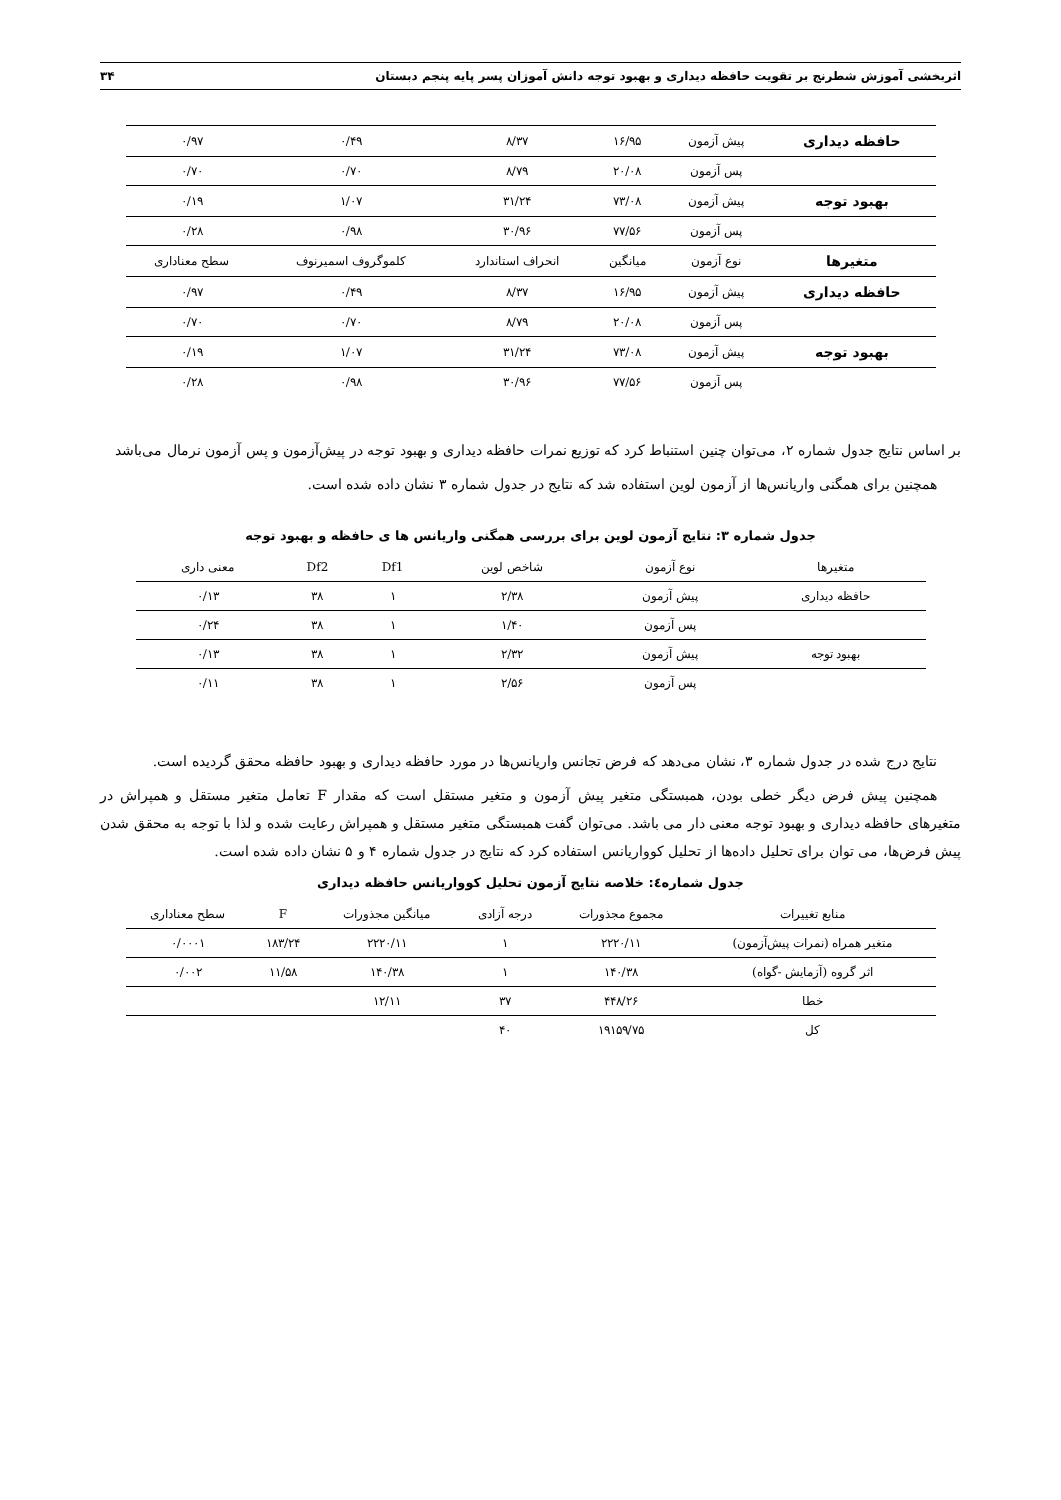اثربخشی آموزش شطرنج بر تقویت حافظه دیداری و بهبود توجه دانش آموزان پسر پایه پنجم دبستان ۳۴
| حافظه دیداری | پیش آزمون | ۱۶/۹۵ | ۸/۳۷ | ۰/۴۹ | ۰/۹۷ |
| | پس آزمون | ۲۰/۰۸ | ۸/۷۹ | ۰/۷۰ | ۰/۷۰ |
| بهبود توجه | پیش آزمون | ۷۳/۰۸ | ۳۱/۲۴ | ۱/۰۷ | ۰/۱۹ |
| | پس آزمون | ۷۷/۵۶ | ۳۰/۹۶ | ۰/۹۸ | ۰/۲۸ |
| متغیرها | نوع آزمون | میانگین | انحراف استاندارد | کلموگروف اسمیرنوف | سطح معناداری |
| حافظه دیداری | پیش آزمون | ۱۶/۹۵ | ۸/۳۷ | ۰/۴۹ | ۰/۹۷ |
| | پس آزمون | ۲۰/۰۸ | ۸/۷۹ | ۰/۷۰ | ۰/۷۰ |
| بهبود توجه | پیش آزمون | ۷۳/۰۸ | ۳۱/۲۴ | ۱/۰۷ | ۰/۱۹ |
| | پس آزمون | ۷۷/۵۶ | ۳۰/۹۶ | ۰/۹۸ | ۰/۲۸ |
بر اساس نتایج جدول شماره ۲، می‌توان چنین استنباط کرد که توزیع نمرات حافظه دیداری و بهبود توجه در پیش‌آزمون و پس آزمون نرمال می‌باشد
همچنین برای همگنی واریانس‌ها از آزمون لوین استفاده شد که نتایج در جدول شماره ۳ نشان داده شده است.
جدول شماره ۳: نتایج آزمون لوین برای بررسی همگنی واریانس ها ی حافظه و بهبود توجه
| متغیرها | نوع آزمون | شاخص لوین | Df1 | Df2 | معنی داری |
| حافظه دیداری | پیش آزمون | ۲/۳۸ | ۱ | ۳۸ | ۰/۱۳ |
| | پس آزمون | ۱/۴۰ | ۱ | ۳۸ | ۰/۲۴ |
| بهبود توجه | پیش آزمون | ۲/۳۲ | ۱ | ۳۸ | ۰/۱۳ |
| | پس آزمون | ۲/۵۶ | ۱ | ۳۸ | ۰/۱۱ |
نتایج درج شده در جدول شماره ۳، نشان می‌دهد که فرض تجانس واریانس‌ها در مورد حافظه دیداری و بهبود حافظه محقق گردیده است.
همچنین پیش فرض دیگر خطی بودن، همبستگی متغیر پیش آزمون و متغیر مستقل است که مقدار F تعامل متغیر مستقل و همپراش در متغیرهای حافظه دیداری و بهبود توجه معنی دار می باشد. می‌توان گفت همبستگی متغیر مستقل و همپراش رعایت شده و لذا با توجه به محقق شدن پیش فرض‌ها، می توان برای تحلیل داده‌ها از تحلیل کوواریانس استفاده کرد که نتایج در جدول شماره ۴ و ۵ نشان داده شده است.
جدول شماره٤: خلاصه نتایج آزمون تحلیل کوواریانس حافظه دیداری
| منابع تغییرات | مجموع مجذورات | درجه آزادی | میانگین مجذورات | F | سطح معناداری |
| متغیر همراه (نمرات پیش‌آزمون) | ۲۲۲۰/۱۱ | ۱ | ۲۲۲۰/۱۱ | ۱۸۳/۲۴ | ۰/۰۰۰۱ |
| اثر گروه (آزمایش -گواه) | ۱۴۰/۳۸ | ۱ | ۱۴۰/۳۸ | ۱۱/۵۸ | ۰/۰۰۲ |
| خطا | ۴۴۸/۲۶ | ۳۷ | ۱۲/۱۱ | | |
| کل | ۱۹۱۵۹/۷۵ | ۴۰ | | | |